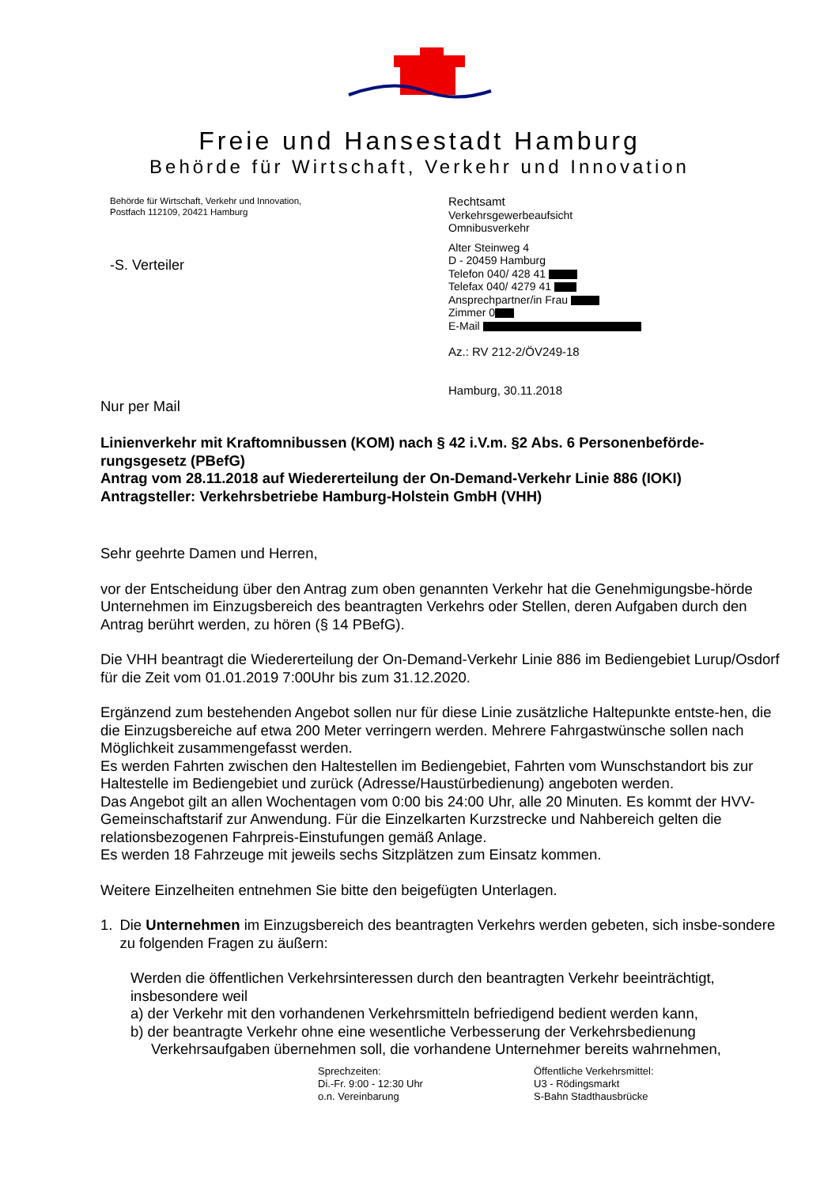Freie und Hansestadt Hamburg
Behörde für Wirtschaft, Verkehr und Innovation
Behörde für Wirtschaft, Verkehr und Innovation,
Postfach 112109, 20421 Hamburg
-S. Verteiler
Rechtsamt
Verkehrsgewerbeaufsicht
Omnibusverkehr
Alter Steinweg 4
D - 20459 Hamburg
Telefon 040/ 428 41
Telefax 040/ 4279 41
Ansprechpartner/in Frau
Zimmer 0
E-Mail
Az.: RV 212-2/ÖV249-18
Hamburg, 30.11.2018
Nur per Mail
Linienverkehr mit Kraftomnibussen (KOM) nach § 42 i.V.m. §2 Abs. 6 Personenbeförde-rungsgesetz (PBefG)
Antrag vom 28.11.2018 auf Wiedererteilung der On-Demand-Verkehr Linie 886 (IOKI)
Antragsteller: Verkehrsbetriebe Hamburg-Holstein GmbH (VHH)
Sehr geehrte Damen und Herren,
vor der Entscheidung über den Antrag zum oben genannten Verkehr hat die Genehmigungsbe-hörde Unternehmen im Einzugsbereich des beantragten Verkehrs oder Stellen, deren Aufgaben durch den Antrag berührt werden, zu hören (§ 14 PBefG).
Die VHH beantragt die Wiedererteilung der On-Demand-Verkehr Linie 886 im Bediengebiet Lurup/Osdorf für die Zeit vom 01.01.2019 7:00Uhr bis zum 31.12.2020.
Ergänzend zum bestehenden Angebot sollen nur für diese Linie zusätzliche Haltepunkte entste-hen, die die Einzugsbereiche auf etwa 200 Meter verringern werden. Mehrere Fahrgastwünsche sollen nach Möglichkeit zusammengefasst werden.
Es werden Fahrten zwischen den Haltestellen im Bediengebiet, Fahrten vom Wunschstandort bis zur Haltestelle im Bediengebiet und zurück (Adresse/Haustürbedienung) angeboten werden.
Das Angebot gilt an allen Wochentagen vom 0:00 bis 24:00 Uhr, alle 20 Minuten. Es kommt der HVV-Gemeinschaftstarif zur Anwendung. Für die Einzelkarten Kurzstrecke und Nahbereich gelten die relationsbezogenen Fahrpreis-Einstufungen gemäß Anlage.
Es werden 18 Fahrzeuge mit jeweils sechs Sitzplätzen zum Einsatz kommen.
Weitere Einzelheiten entnehmen Sie bitte den beigefügten Unterlagen.
1. Die Unternehmen im Einzugsbereich des beantragten Verkehrs werden gebeten, sich insbe-sondere zu folgenden Fragen zu äußern:
Werden die öffentlichen Verkehrsinteressen durch den beantragten Verkehr beeinträchtigt, insbesondere weil
a) der Verkehr mit den vorhandenen Verkehrsmitteln befriedigend bedient werden kann,
b) der beantragte Verkehr ohne eine wesentliche Verbesserung der Verkehrsbedienung
Verkehrsaufgaben übernehmen soll, die vorhandene Unternehmer bereits wahrnehmen,
Sprechzeiten:
Di.-Fr. 9:00 - 12:30 Uhr
o.n. Vereinbarung
Öffentliche Verkehrsmittel:
U3 - Rödingsmarkt
S-Bahn Stadthausbrücke